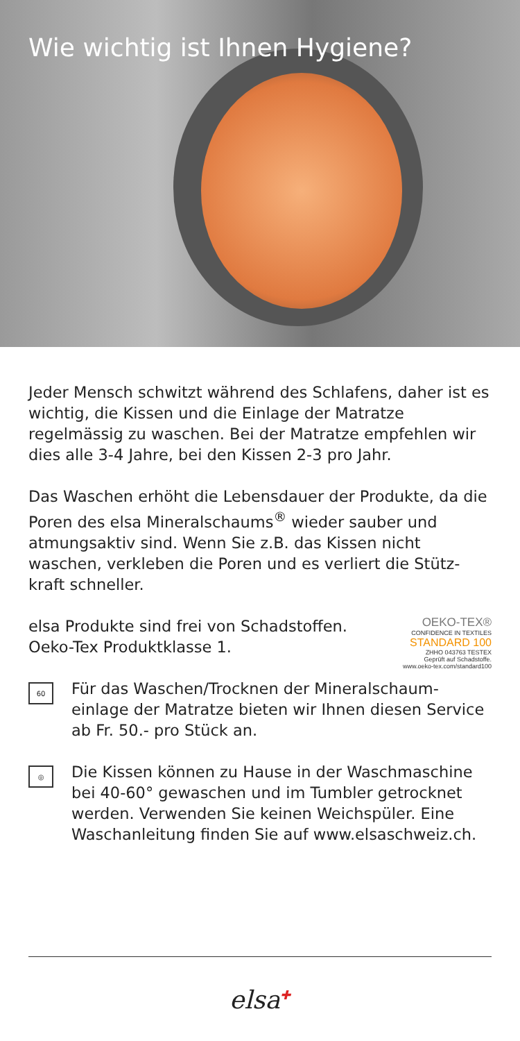Wie wichtig ist Ihnen Hygiene?
Jeder Mensch schwitzt während des Schlafens, daher ist es wichtig, die Kissen und die Einlage der Matratze regelmässig zu waschen. Bei der Matratze empfehlen wir dies alle 3-4 Jahre, bei den Kissen 2-3 pro Jahr.
Das Waschen erhöht die Lebensdauer der Produkte, da die Poren des elsa Mineralschaums<sup>®</sup> wieder sauber und atmungsaktiv sind. Wenn Sie z.B. das Kissen nicht waschen, verkleben die Poren und es verliert die Stütz-kraft schneller.
elsa Produkte sind frei von Schadstoffen.
Oeko-Tex Produktklasse 1.
OEKO-TEX®
CONFIDENCE IN TEXTILES
STANDARD 100
ZHHO 043763 TESTEX
Geprüft auf Schadstoffe.
www.oeko-tex.com/standard100
60
Für das Waschen/Trocknen der Mineralschaum-einlage der Matratze bieten wir Ihnen diesen Service ab Fr. 50.- pro Stück an.
◎
Die Kissen können zu Hause in der Waschmaschine bei 40-60° gewaschen und im Tumbler getrocknet werden. Verwenden Sie keinen Weichspüler. Eine Waschanleitung finden Sie auf www.elsaschweiz.ch.
elsa✚